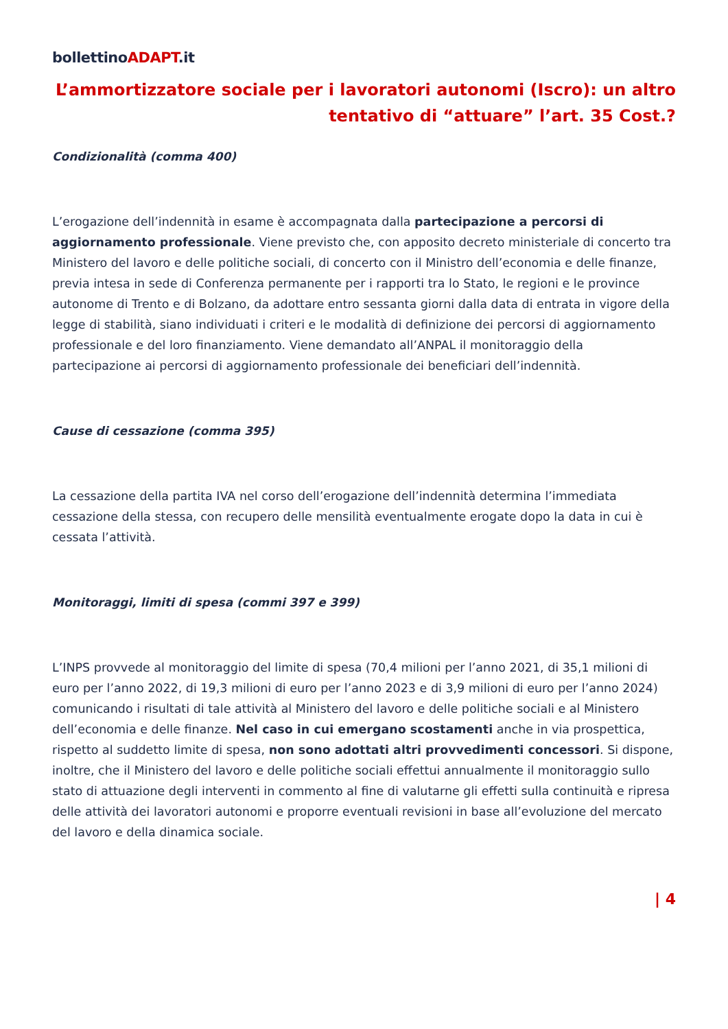bollettinoADAPT.it
L’ammortizzatore sociale per i lavoratori autonomi (Iscro): un altro tentativo di “attuare” l’art. 35 Cost.?
Condizionalità (comma 400)
L’erogazione dell’indennità in esame è accompagnata dalla partecipazione a percorsi di aggiornamento professionale. Viene previsto che, con apposito decreto ministeriale di concerto tra Ministero del lavoro e delle politiche sociali, di concerto con il Ministro dell’economia e delle finanze, previa intesa in sede di Conferenza permanente per i rapporti tra lo Stato, le regioni e le province autonome di Trento e di Bolzano, da adottare entro sessanta giorni dalla data di entrata in vigore della legge di stabilità, siano individuati i criteri e le modalità di definizione dei percorsi di aggiornamento professionale e del loro finanziamento. Viene demandato all’ANPAL il monitoraggio della partecipazione ai percorsi di aggiornamento professionale dei beneficiari dell’indennità.
Cause di cessazione (comma 395)
La cessazione della partita IVA nel corso dell’erogazione dell’indennità determina l’immediata cessazione della stessa, con recupero delle mensilità eventualmente erogate dopo la data in cui è cessata l’attività.
Monitoraggi, limiti di spesa (commi 397 e 399)
L’INPS provvede al monitoraggio del limite di spesa (70,4 milioni per l’anno 2021, di 35,1 milioni di euro per l’anno 2022, di 19,3 milioni di euro per l’anno 2023 e di 3,9 milioni di euro per l’anno 2024) comunicando i risultati di tale attività al Ministero del lavoro e delle politiche sociali e al Ministero dell’economia e delle finanze. Nel caso in cui emergano scostamenti anche in via prospettica, rispetto al suddetto limite di spesa, non sono adottati altri provvedimenti concessori. Si dispone, inoltre, che il Ministero del lavoro e delle politiche sociali effettui annualmente il monitoraggio sullo stato di attuazione degli interventi in commento al fine di valutarne gli effetti sulla continuità e ripresa delle attività dei lavoratori autonomi e proporre eventuali revisioni in base all’evoluzione del mercato del lavoro e della dinamica sociale.
| 4